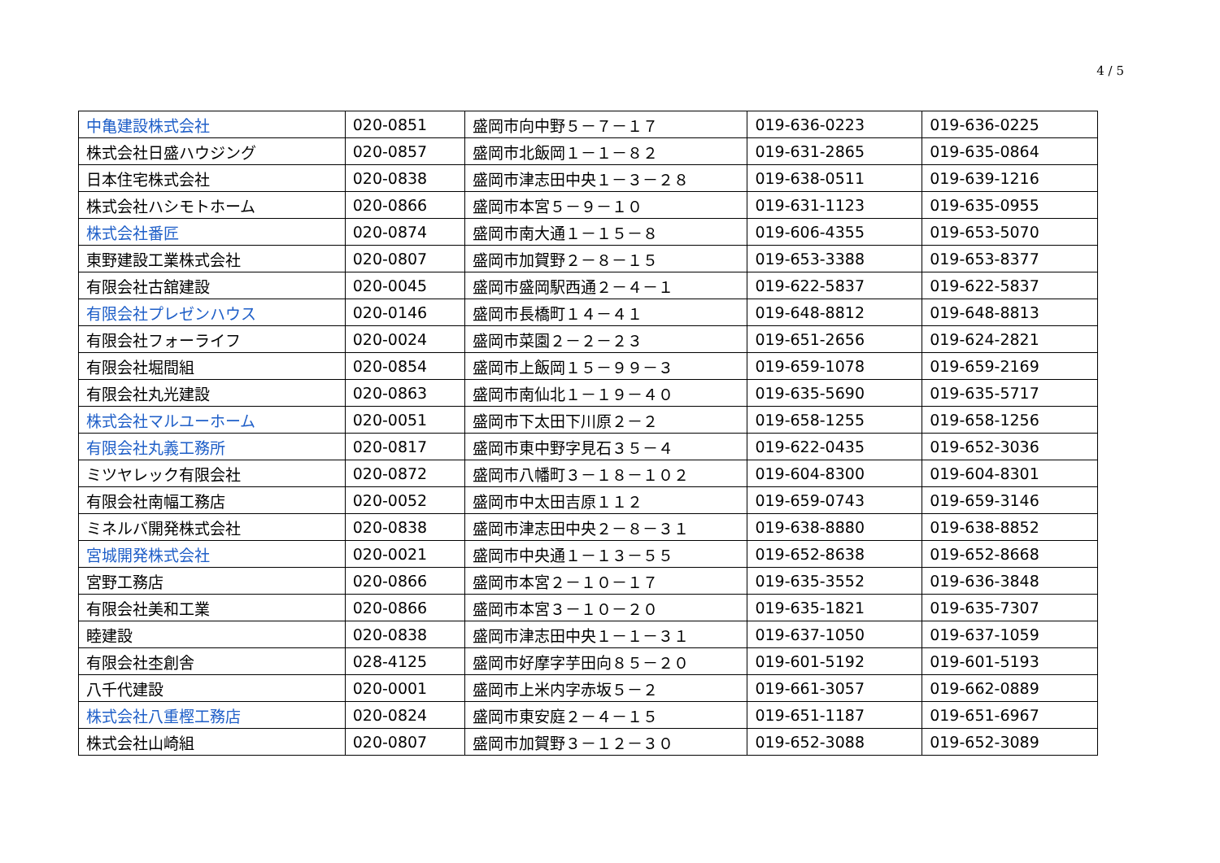4 / 5
| 中亀建設株式会社 | 020-0851 | 盛岡市向中野５－７－１７ | 019-636-0223 | 019-636-0225 |
| 株式会社日盛ハウジング | 020-0857 | 盛岡市北飯岡１－１－８２ | 019-631-2865 | 019-635-0864 |
| 日本住宅株式会社 | 020-0838 | 盛岡市津志田中央１－３－２８ | 019-638-0511 | 019-639-1216 |
| 株式会社ハシモトホーム | 020-0866 | 盛岡市本宮５－９－１０ | 019-631-1123 | 019-635-0955 |
| 株式会社番匠 | 020-0874 | 盛岡市南大通１－１５－８ | 019-606-4355 | 019-653-5070 |
| 東野建設工業株式会社 | 020-0807 | 盛岡市加賀野２－８－１５ | 019-653-3388 | 019-653-8377 |
| 有限会社古舘建設 | 020-0045 | 盛岡市盛岡駅西通２－４－１ | 019-622-5837 | 019-622-5837 |
| 有限会社プレゼンハウス | 020-0146 | 盛岡市長橋町１４－４１ | 019-648-8812 | 019-648-8813 |
| 有限会社フォーライフ | 020-0024 | 盛岡市菜園２－２－２３ | 019-651-2656 | 019-624-2821 |
| 有限会社堀間組 | 020-0854 | 盛岡市上飯岡１５－９９－３ | 019-659-1078 | 019-659-2169 |
| 有限会社丸光建設 | 020-0863 | 盛岡市南仙北１－１９－４０ | 019-635-5690 | 019-635-5717 |
| 株式会社マルユーホーム | 020-0051 | 盛岡市下太田下川原２－２ | 019-658-1255 | 019-658-1256 |
| 有限会社丸義工務所 | 020-0817 | 盛岡市東中野字見石３５－４ | 019-622-0435 | 019-652-3036 |
| ミツヤレック有限会社 | 020-0872 | 盛岡市八幡町３－１８－１０２ | 019-604-8300 | 019-604-8301 |
| 有限会社南幅工務店 | 020-0052 | 盛岡市中太田吉原１１２ | 019-659-0743 | 019-659-3146 |
| ミネルバ開発株式会社 | 020-0838 | 盛岡市津志田中央２－８－３１ | 019-638-8880 | 019-638-8852 |
| 宮城開発株式会社 | 020-0021 | 盛岡市中央通１－１３－５５ | 019-652-8638 | 019-652-8668 |
| 宮野工務店 | 020-0866 | 盛岡市本宮２－１０－１７ | 019-635-3552 | 019-636-3848 |
| 有限会社美和工業 | 020-0866 | 盛岡市本宮３－１０－２０ | 019-635-1821 | 019-635-7307 |
| 睦建設 | 020-0838 | 盛岡市津志田中央１－１－３１ | 019-637-1050 | 019-637-1059 |
| 有限会社杢創舎 | 028-4125 | 盛岡市好摩字芋田向８５－２０ | 019-601-5192 | 019-601-5193 |
| 八千代建設 | 020-0001 | 盛岡市上米内字赤坂５－２ | 019-661-3057 | 019-662-0889 |
| 株式会社八重樫工務店 | 020-0824 | 盛岡市東安庭２－４－１５ | 019-651-1187 | 019-651-6967 |
| 株式会社山崎組 | 020-0807 | 盛岡市加賀野３－１２－３０ | 019-652-3088 | 019-652-3089 |